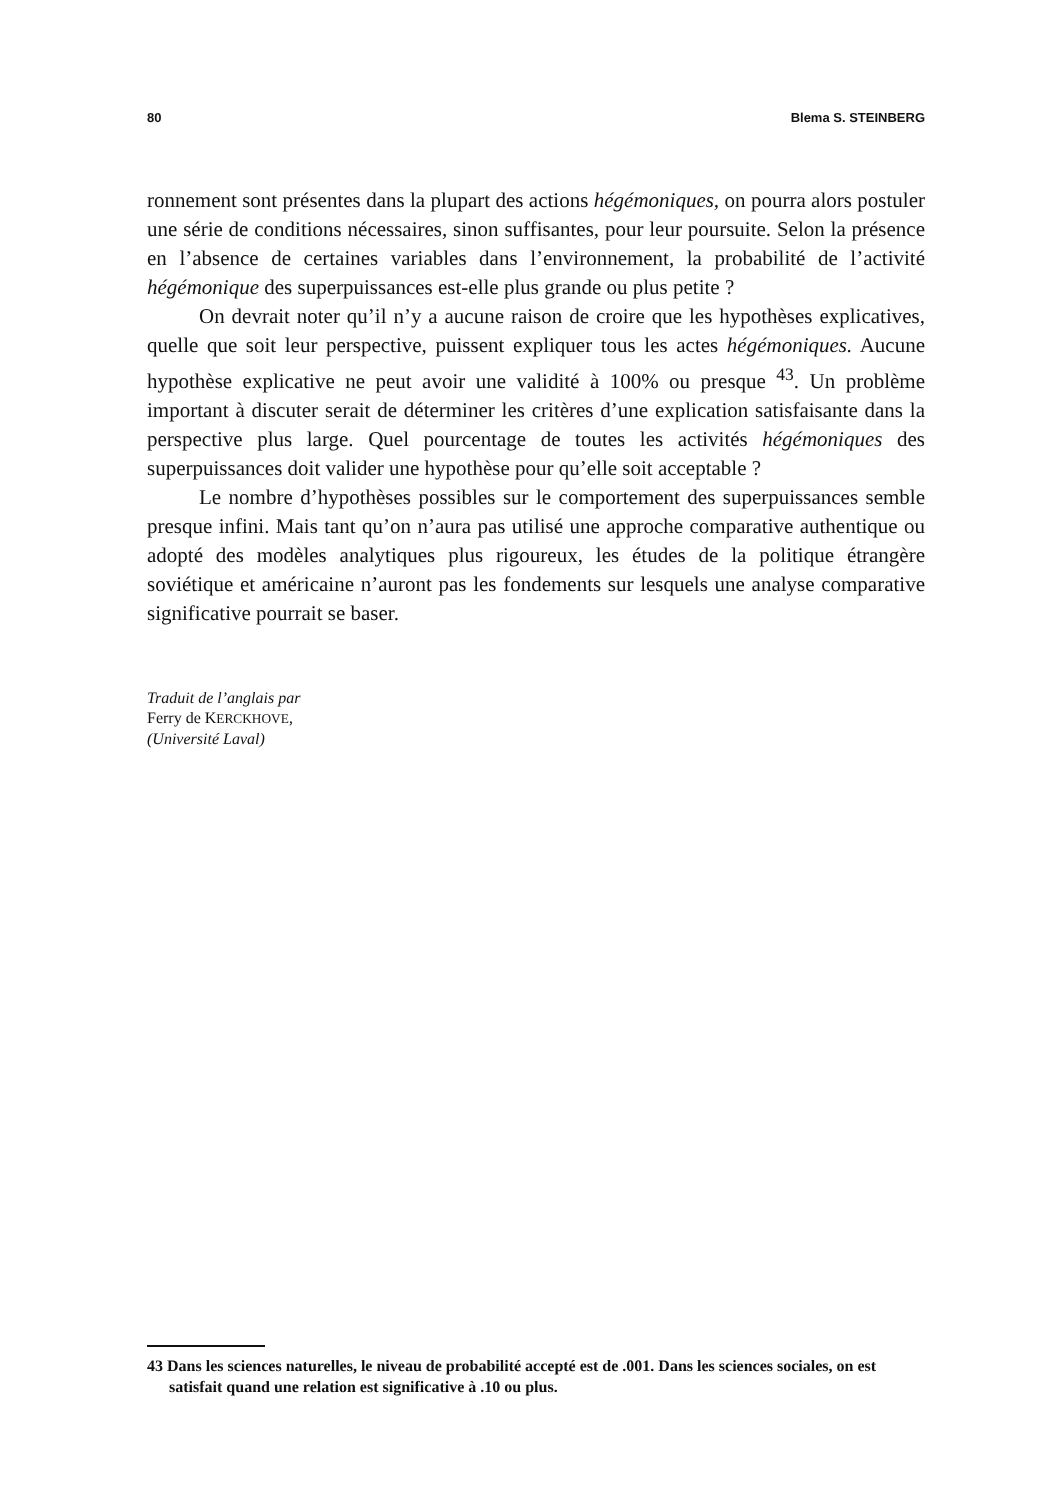80 Blema S. STEINBERG
ronnement sont présentes dans la plupart des actions hégémoniques, on pourra alors postuler une série de conditions nécessaires, sinon suffisantes, pour leur poursuite. Selon la présence en l’absence de certaines variables dans l’environnement, la probabilité de l’activité hégémonique des superpuissances est-elle plus grande ou plus petite ?
On devrait noter qu’il n’y a aucune raison de croire que les hypothèses explicatives, quelle que soit leur perspective, puissent expliquer tous les actes hégémoniques. Aucune hypothèse explicative ne peut avoir une validité à 100% ou presque <sup>43</sup>. Un problème important à discuter serait de déterminer les critères d’une explication satisfaisante dans la perspective plus large. Quel pourcentage de toutes les activités hégémoniques des superpuissances doit valider une hypothèse pour qu’elle soit acceptable ?
Le nombre d’hypothèses possibles sur le comportement des superpuissances semble presque infini. Mais tant qu’on n’aura pas utilisé une approche comparative authentique ou adopté des modèles analytiques plus rigoureux, les études de la politique étrangère soviétique et américaine n’auront pas les fondements sur lesquels une analyse comparative significative pourrait se baser.
Traduit de l’anglais par
Ferry de KERCKHOVE,
(Université Laval)
43 Dans les sciences naturelles, le niveau de probabilité accepté est de .001. Dans les sciences sociales, on est satisfait quand une relation est significative à .10 ou plus.